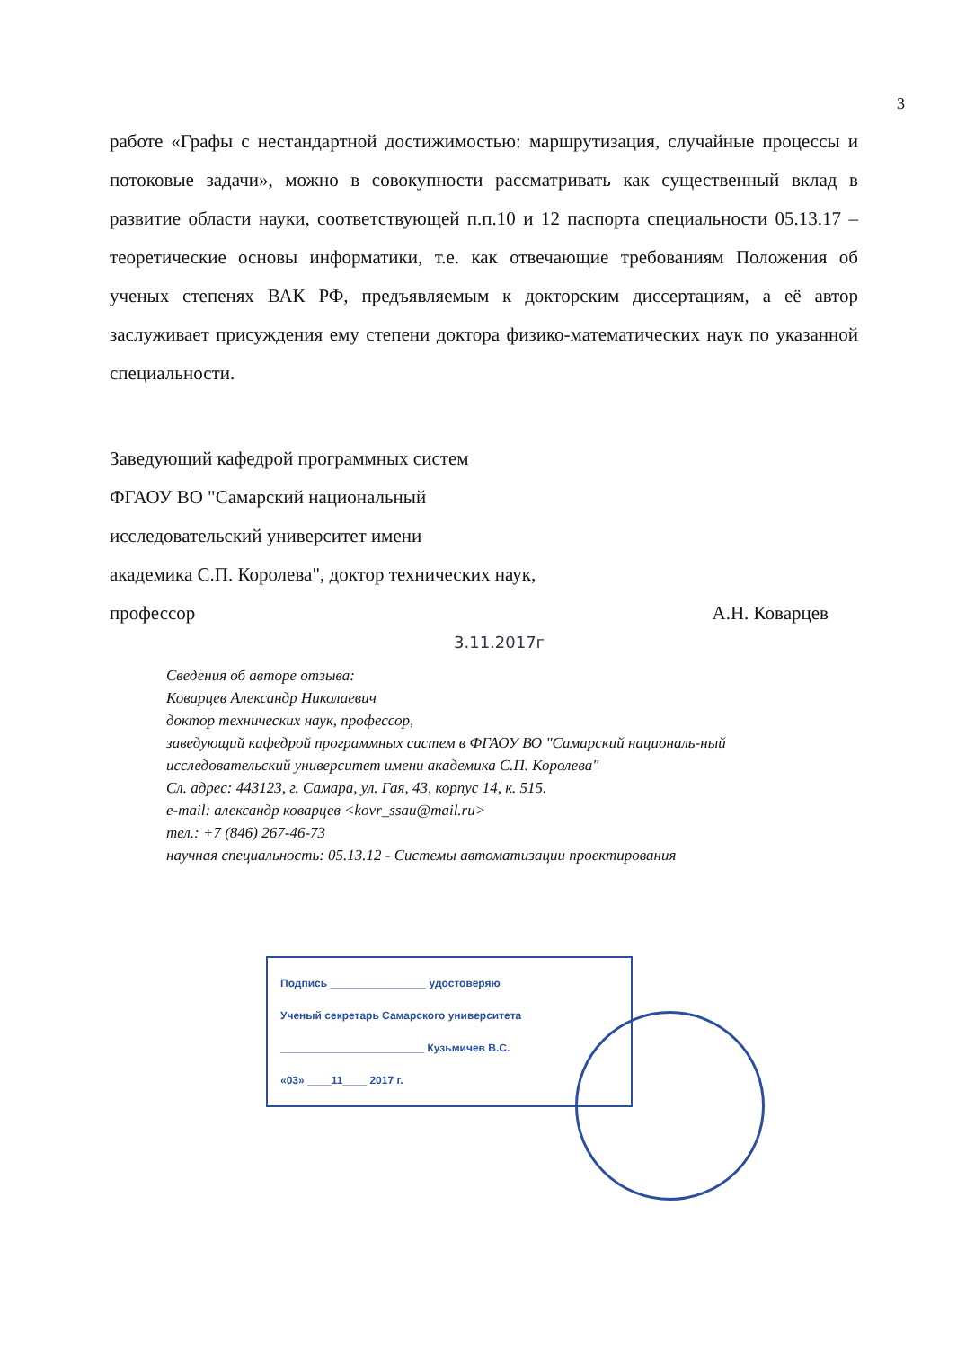3
работе «Графы с нестандартной достижимостью: маршрутизация, случайные процессы и потоковые задачи», можно в совокупности рассматривать как существенный вклад в развитие области науки, соответствующей п.п.10 и 12 паспорта специальности 05.13.17 – теоретические основы информатики, т.е. как отвечающие требованиям Положения об ученых степенях ВАК РФ, предъявляемым к докторским диссертациям, а её автор заслуживает присуждения ему степени доктора физико-математических наук по указанной специальности.
Заведующий кафедрой программных систем
ФГАОУ ВО "Самарский национальный
исследовательский университет имени
академика С.П. Королева", доктор технических наук,
профессор А.Н. Коварцев
3.11.2017г
Сведения об авторе отзыва:
Коварцев Александр Николаевич
доктор технических наук, профессор,
заведующий кафедрой программных систем в ФГАОУ ВО "Самарский националь-ный исследовательский университет имени академика С.П. Королева"
Сл. адрес: 443123, г. Самара, ул. Гая, 43, корпус 14, к. 515.
e-mail: александр коварцев <kovr_ssau@mail.ru>
тел.: +7 (846) 267-46-73
научная специальность: 05.13.12 - Системы автоматизации проектирования
Подпись ________________ удостоверяю
Ученый секретарь Самарского университета
________________________ Кузьмичев В.С.
«03» ____11____ 2017 г.